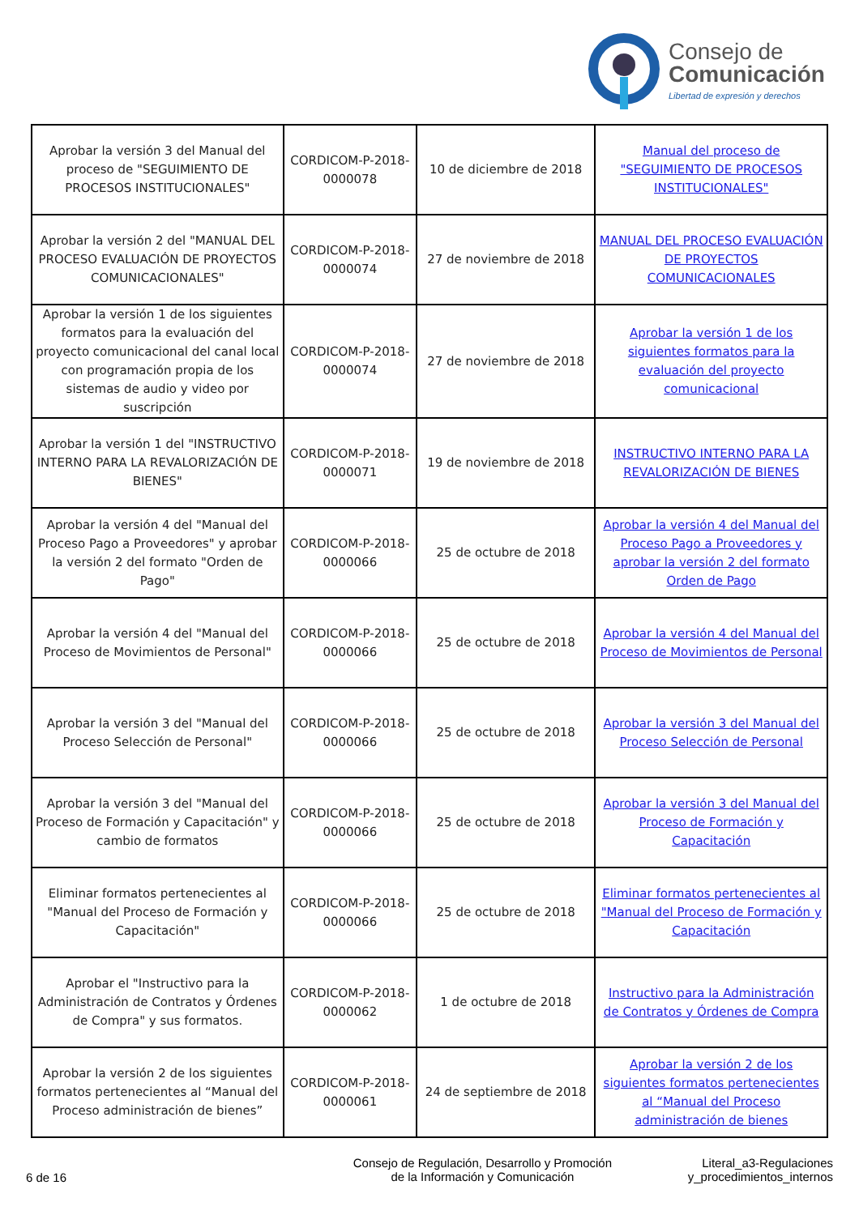Consejo de
Comunicación
Libertad de expresión y derechos
| Aprobar la versión 3 del Manual del proceso de "SEGUIMIENTO DE PROCESOS INSTITUCIONALES" | CORDICOM-P-2018-0000078 | 10 de diciembre de 2018 | Manual del proceso de "SEGUIMIENTO DE PROCESOS INSTITUCIONALES" |
| Aprobar la versión 2 del "MANUAL DEL PROCESO EVALUACIÓN DE PROYECTOS COMUNICACIONALES" | CORDICOM-P-2018-0000074 | 27 de noviembre de 2018 | MANUAL DEL PROCESO EVALUACIÓN DE PROYECTOS COMUNICACIONALES |
| Aprobar la versión 1 de los siguientes formatos para la evaluación del proyecto comunicacional del canal local con programación propia de los sistemas de audio y video por suscripción | CORDICOM-P-2018-0000074 | 27 de noviembre de 2018 | Aprobar la versión 1 de los siguientes formatos para la evaluación del proyecto comunicacional |
| Aprobar la versión 1 del "INSTRUCTIVO INTERNO PARA LA REVALORIZACIÓN DE BIENES" | CORDICOM-P-2018-0000071 | 19 de noviembre de 2018 | INSTRUCTIVO INTERNO PARA LA REVALORIZACIÓN DE BIENES |
| Aprobar la versión 4 del "Manual del Proceso Pago a Proveedores" y aprobar la versión 2 del formato "Orden de Pago" | CORDICOM-P-2018-0000066 | 25 de octubre de 2018 | Aprobar la versión 4 del Manual del Proceso Pago a Proveedores y aprobar la versión 2 del formato Orden de Pago |
| Aprobar la versión 4 del "Manual del Proceso de Movimientos de Personal" | CORDICOM-P-2018-0000066 | 25 de octubre de 2018 | Aprobar la versión 4 del Manual del Proceso de Movimientos de Personal |
| Aprobar la versión 3 del "Manual del Proceso Selección de Personal" | CORDICOM-P-2018-0000066 | 25 de octubre de 2018 | Aprobar la versión 3 del Manual del Proceso Selección de Personal |
| Aprobar la versión 3 del "Manual del Proceso de Formación y Capacitación" y cambio de formatos | CORDICOM-P-2018-0000066 | 25 de octubre de 2018 | Aprobar la versión 3 del Manual del Proceso de Formación y Capacitación |
| Eliminar formatos pertenecientes al "Manual del Proceso de Formación y Capacitación" | CORDICOM-P-2018-0000066 | 25 de octubre de 2018 | Eliminar formatos pertenecientes al "Manual del Proceso de Formación y Capacitación |
| Aprobar el "Instructivo para la Administración de Contratos y Órdenes de Compra" y sus formatos. | CORDICOM-P-2018-0000062 | 1 de octubre de 2018 | Instructivo para la Administración de Contratos y Órdenes de Compra |
| Aprobar la versión 2 de los siguientes formatos pertenecientes al “Manual del Proceso administración de bienes” | CORDICOM-P-2018-0000061 | 24 de septiembre de 2018 | Aprobar la versión 2 de los siguientes formatos pertenecientes al “Manual del Proceso administración de bienes |
6 de 16
Consejo de Regulación, Desarrollo y Promoción
de la Información y Comunicación
Literal_a3-Regulaciones
y_procedimientos_internos